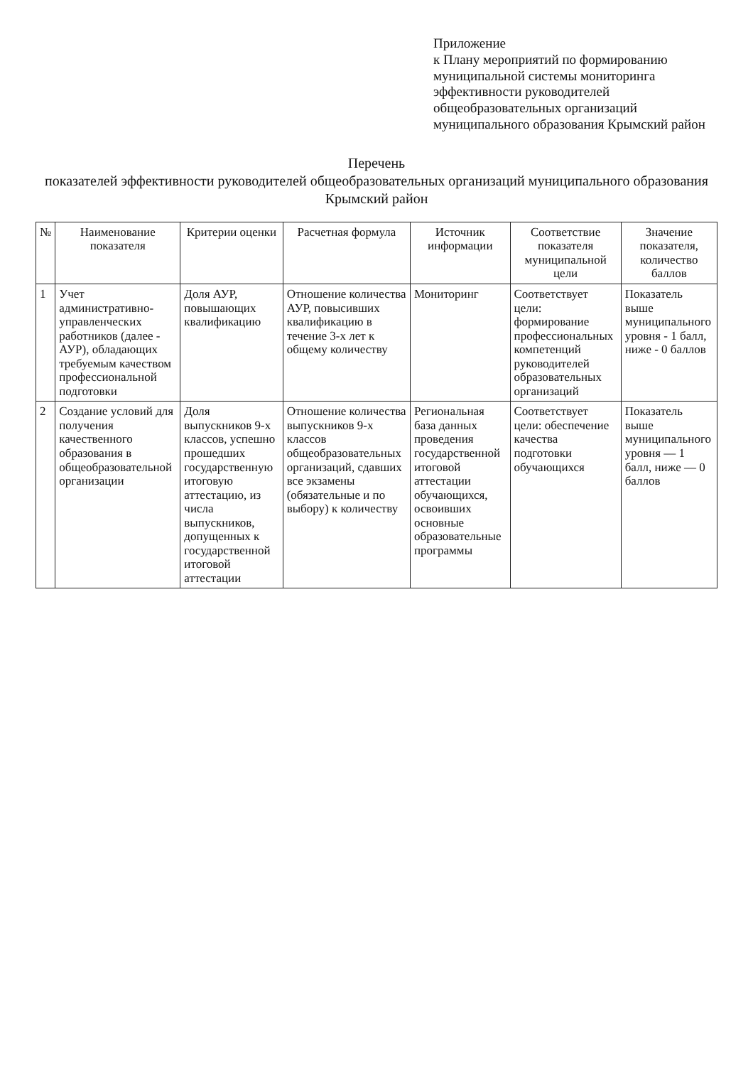Приложение
к Плану мероприятий по формированию муниципальной системы мониторинга эффективности руководителей общеобразовательных организаций муниципального образования Крымский район
Перечень
показателей эффективности руководителей общеобразовательных организаций муниципального образования Крымский район
| № | Наименование показателя | Критерии оценки | Расчетная формула | Источник информации | Соответствие показателя муниципальной цели | Значение показателя, количество баллов |
| --- | --- | --- | --- | --- | --- | --- |
| 1 | Учет административно-управленческих работников (далее - АУР), обладающих требуемым качеством профессиональной подготовки | Доля АУР, повышающих квалификацию | Отношение количества АУР, повысивших квалификацию в течение 3-х лет к общему количеству | Мониторинг | Соответствует цели: формирование профессиональных компетенций руководителей образовательных организаций | Показатель выше муниципального уровня - 1 балл, ниже - 0 баллов |
| 2 | Создание условий для получения качественного образования в общеобразовательной организации | Доля выпускников 9-х классов, успешно прошедших государственную итоговую аттестацию, из числа выпускников, допущенных к государственной итоговой аттестации | Отношение количества выпускников 9-х классов общеобразовательных организаций, сдавших все экзамены (обязательные и по выбору) к количеству | Региональная база данных проведения государственной итоговой аттестации обучающихся, освоивших основные образовательные программы | Соответствует цели: обеспечение качества подготовки обучающихся | Показатель выше муниципального уровня — 1 балл, ниже — 0 баллов |